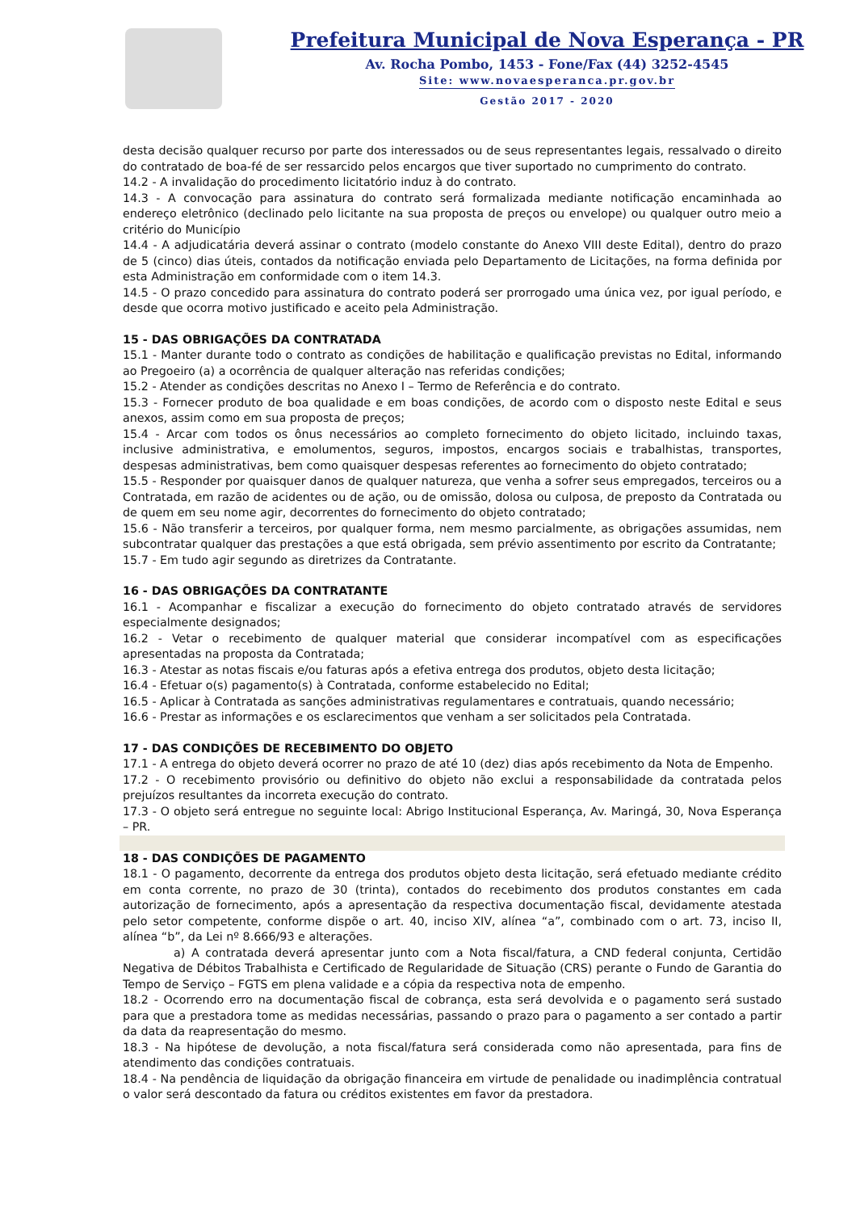Prefeitura Municipal de Nova Esperança - PR
Av. Rocha Pombo, 1453 - Fone/Fax (44) 3252-4545
Site: www.novaesperanca.pr.gov.br
Gestão 2017 - 2020
desta decisão qualquer recurso por parte dos interessados ou de seus representantes legais, ressalvado o direito do contratado de boa-fé de ser ressarcido pelos encargos que tiver suportado no cumprimento do contrato.
14.2 - A invalidação do procedimento licitatório induz à do contrato.
14.3 - A convocação para assinatura do contrato será formalizada mediante notificação encaminhada ao endereço eletrônico (declinado pelo licitante na sua proposta de preços ou envelope) ou qualquer outro meio a critério do Município
14.4 - A adjudicatária deverá assinar o contrato (modelo constante do Anexo VIII deste Edital), dentro do prazo de 5 (cinco) dias úteis, contados da notificação enviada pelo Departamento de Licitações, na forma definida por esta Administração em conformidade com o item 14.3.
14.5 - O prazo concedido para assinatura do contrato poderá ser prorrogado uma única vez, por igual período, e desde que ocorra motivo justificado e aceito pela Administração.
15 - DAS OBRIGAÇÕES DA CONTRATADA
15.1 - Manter durante todo o contrato as condições de habilitação e qualificação previstas no Edital, informando ao Pregoeiro (a) a ocorrência de qualquer alteração nas referidas condições;
15.2 - Atender as condições descritas no Anexo I – Termo de Referência e do contrato.
15.3 - Fornecer produto de boa qualidade e em boas condições, de acordo com o disposto neste Edital e seus anexos, assim como em sua proposta de preços;
15.4 - Arcar com todos os ônus necessários ao completo fornecimento do objeto licitado, incluindo taxas, inclusive administrativa, e emolumentos, seguros, impostos, encargos sociais e trabalhistas, transportes, despesas administrativas, bem como quaisquer despesas referentes ao fornecimento do objeto contratado;
15.5 - Responder por quaisquer danos de qualquer natureza, que venha a sofrer seus empregados, terceiros ou a Contratada, em razão de acidentes ou de ação, ou de omissão, dolosa ou culposa, de preposto da Contratada ou de quem em seu nome agir, decorrentes do fornecimento do objeto contratado;
15.6 - Não transferir a terceiros, por qualquer forma, nem mesmo parcialmente, as obrigações assumidas, nem subcontratar qualquer das prestações a que está obrigada, sem prévio assentimento por escrito da Contratante;
15.7 - Em tudo agir segundo as diretrizes da Contratante.
16 - DAS OBRIGAÇÕES DA CONTRATANTE
16.1 - Acompanhar e fiscalizar a execução do fornecimento do objeto contratado através de servidores especialmente designados;
16.2 - Vetar o recebimento de qualquer material que considerar incompatível com as especificações apresentadas na proposta da Contratada;
16.3 - Atestar as notas fiscais e/ou faturas após a efetiva entrega dos produtos, objeto desta licitação;
16.4 - Efetuar o(s) pagamento(s) à Contratada, conforme estabelecido no Edital;
16.5 - Aplicar à Contratada as sanções administrativas regulamentares e contratuais, quando necessário;
16.6 - Prestar as informações e os esclarecimentos que venham a ser solicitados pela Contratada.
17 - DAS CONDIÇÕES DE RECEBIMENTO DO OBJETO
17.1 - A entrega do objeto deverá ocorrer no prazo de até 10 (dez) dias após recebimento da Nota de Empenho.
17.2 - O recebimento provisório ou definitivo do objeto não exclui a responsabilidade da contratada pelos prejuízos resultantes da incorreta execução do contrato.
17.3 - O objeto será entregue no seguinte local: Abrigo Institucional Esperança, Av. Maringá, 30, Nova Esperança – PR.
18 - DAS CONDIÇÕES DE PAGAMENTO
18.1 - O pagamento, decorrente da entrega dos produtos objeto desta licitação, será efetuado mediante crédito em conta corrente, no prazo de 30 (trinta), contados do recebimento dos produtos constantes em cada autorização de fornecimento, após a apresentação da respectiva documentação fiscal, devidamente atestada pelo setor competente, conforme dispõe o art. 40, inciso XIV, alínea “a”, combinado com o art. 73, inciso II, alínea “b”, da Lei nº 8.666/93 e alterações.
a) A contratada deverá apresentar junto com a Nota fiscal/fatura, a CND federal conjunta, Certidão Negativa de Débitos Trabalhista e Certificado de Regularidade de Situação (CRS) perante o Fundo de Garantia do Tempo de Serviço – FGTS em plena validade e a cópia da respectiva nota de empenho.
18.2 - Ocorrendo erro na documentação fiscal de cobrança, esta será devolvida e o pagamento será sustado para que a prestadora tome as medidas necessárias, passando o prazo para o pagamento a ser contado a partir da data da reapresentação do mesmo.
18.3 - Na hipótese de devolução, a nota fiscal/fatura será considerada como não apresentada, para fins de atendimento das condições contratuais.
18.4 - Na pendência de liquidação da obrigação financeira em virtude de penalidade ou inadimplência contratual o valor será descontado da fatura ou créditos existentes em favor da prestadora.